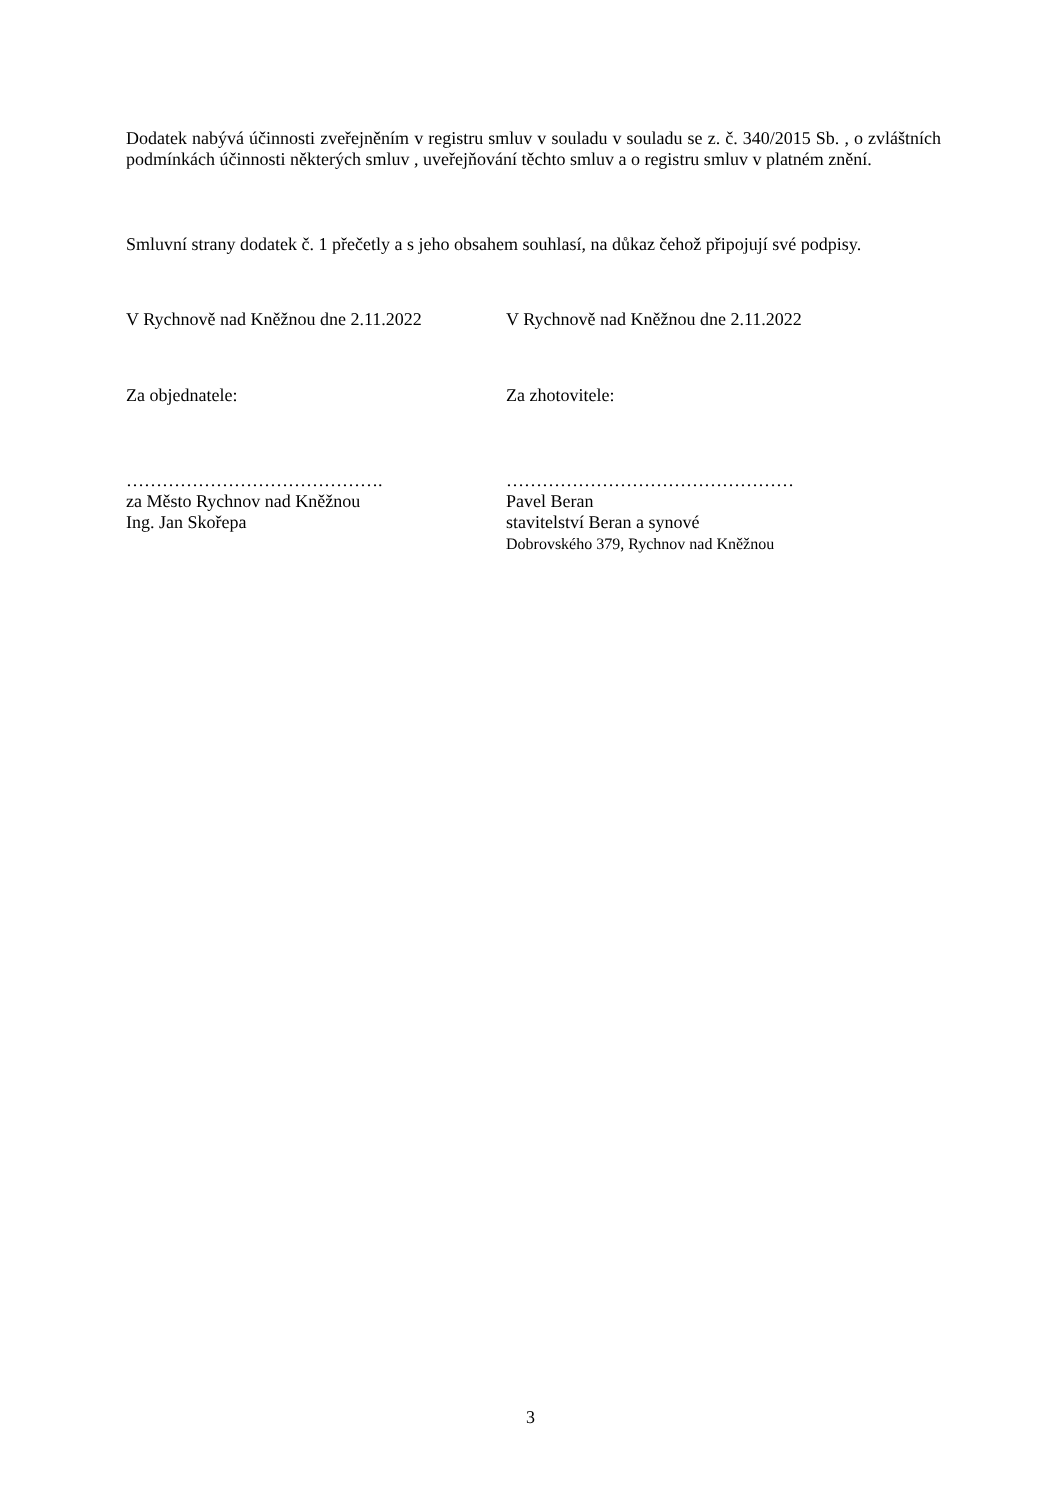Dodatek nabývá účinnosti zveřejněním v registru smluv v souladu v souladu se z. č. 340/2015 Sb. , o zvláštních podmínkách účinnosti některých smluv , uveřejňování těchto smluv a o registru smluv v platném znění.
Smluvní strany dodatek č. 1 přečetly a s jeho obsahem souhlasí, na důkaz čehož připojují své podpisy.
V Rychnově nad Kněžnou dne 2.11.2022
V Rychnově nad Kněžnou dne 2.11.2022
Za objednatele: Za zhotovitele:
…………………………………….
za Město Rychnov nad Kněžnou
Ing. Jan Skořepa
…………………………………………
Pavel Beran
stavitelství Beran a synové
Dobrovského 379, Rychnov nad Kněžnou
3